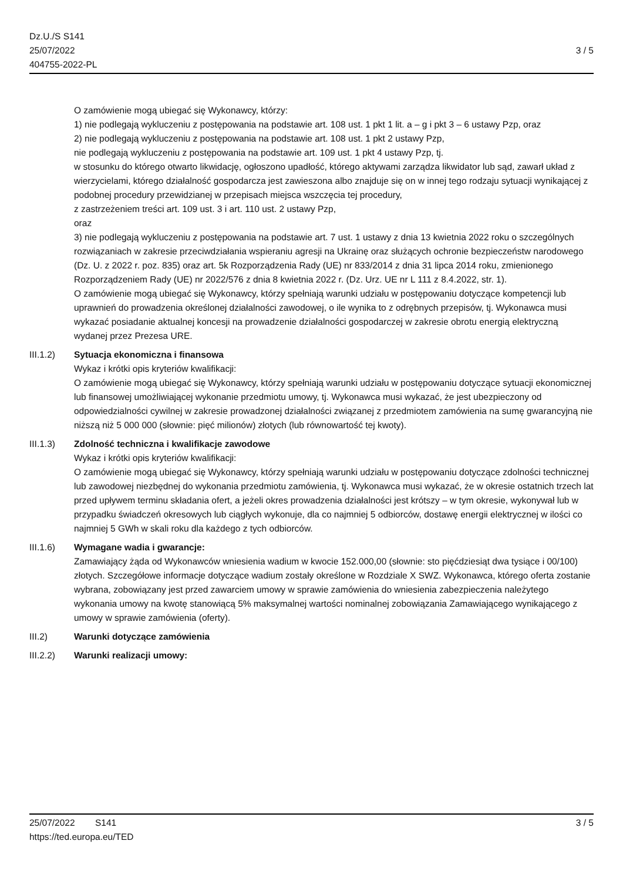Dz.U./S S141
25/07/2022
404755-2022-PL
3 / 5
O zamówienie mogą ubiegać się Wykonawcy, którzy:
1) nie podlegają wykluczeniu z postępowania na podstawie art. 108 ust. 1 pkt 1 lit. a – g i pkt 3 – 6 ustawy Pzp, oraz
2) nie podlegają wykluczeniu z postępowania na podstawie art. 108 ust. 1 pkt 2 ustawy Pzp,
nie podlegają wykluczeniu z postępowania na podstawie art. 109 ust. 1 pkt 4 ustawy Pzp, tj.
w stosunku do którego otwarto likwidację, ogłoszono upadłość, którego aktywami zarządza likwidator lub sąd, zawarł układ z wierzycielami, którego działalność gospodarcza jest zawieszona albo znajduje się on w innej tego rodzaju sytuacji wynikającej z podobnej procedury przewidzianej w przepisach miejsca wszczęcia tej procedury,
z zastrzeżeniem treści art. 109 ust. 3 i art. 110 ust. 2 ustawy Pzp,
oraz
3) nie podlegają wykluczeniu z postępowania na podstawie art. 7 ust. 1 ustawy z dnia 13 kwietnia 2022 roku o szczególnych rozwiązaniach w zakresie przeciwdziałania wspieraniu agresji na Ukrainę oraz służących ochronie bezpieczeństw narodowego (Dz. U. z 2022 r. poz. 835) oraz art. 5k Rozporządzenia Rady (UE) nr 833/2014 z dnia 31 lipca 2014 roku, zmienionego Rozporządzeniem Rady (UE) nr 2022/576 z dnia 8 kwietnia 2022 r. (Dz. Urz. UE nr L 111 z 8.4.2022, str. 1).
O zamówienie mogą ubiegać się Wykonawcy, którzy spełniają warunki udziału w postępowaniu dotyczące kompetencji lub uprawnień do prowadzenia określonej działalności zawodowej, o ile wynika to z odrębnych przepisów, tj. Wykonawca musi wykazać posiadanie aktualnej koncesji na prowadzenie działalności gospodarczej w zakresie obrotu energią elektryczną wydanej przez Prezesa URE.
III.1.2) Sytuacja ekonomiczna i finansowa
Wykaz i krótki opis kryteriów kwalifikacji:
O zamówienie mogą ubiegać się Wykonawcy, którzy spełniają warunki udziału w postępowaniu dotyczące sytuacji ekonomicznej lub finansowej umożliwiającej wykonanie przedmiotu umowy, tj. Wykonawca musi wykazać, że jest ubezpieczony od odpowiedzialności cywilnej w zakresie prowadzonej działalności związanej z przedmiotem zamówienia na sumę gwarancyjną nie niższą niż 5 000 000 (słownie: pięć milionów) złotych (lub równowartość tej kwoty).
III.1.3) Zdolność techniczna i kwalifikacje zawodowe
Wykaz i krótki opis kryteriów kwalifikacji:
O zamówienie mogą ubiegać się Wykonawcy, którzy spełniają warunki udziału w postępowaniu dotyczące zdolności technicznej lub zawodowej niezbędnej do wykonania przedmiotu zamówienia, tj. Wykonawca musi wykazać, że w okresie ostatnich trzech lat przed upływem terminu składania ofert, a jeżeli okres prowadzenia działalności jest krótszy – w tym okresie, wykonywał lub w przypadku świadczeń okresowych lub ciągłych wykonuje, dla co najmniej 5 odbiorców, dostawę energii elektrycznej w ilości co najmniej 5 GWh w skali roku dla każdego z tych odbiorców.
III.1.6) Wymagane wadia i gwarancje:
Zamawiający żąda od Wykonawców wniesienia wadium w kwocie 152.000,00 (słownie: sto pięćdziesiąt dwa tysiące i 00/100) złotych. Szczegółowe informacje dotyczące wadium zostały określone w Rozdziale X SWZ. Wykonawca, którego oferta zostanie wybrana, zobowiązany jest przed zawarciem umowy w sprawie zamówienia do wniesienia zabezpieczenia należytego wykonania umowy na kwotę stanowiącą 5% maksymalnej wartości nominalnej zobowiązania Zamawiającego wynikającego z umowy w sprawie zamówienia (oferty).
III.2) Warunki dotyczące zamówienia
III.2.2) Warunki realizacji umowy:
25/07/2022 S141 3 / 5
https://ted.europa.eu/TED